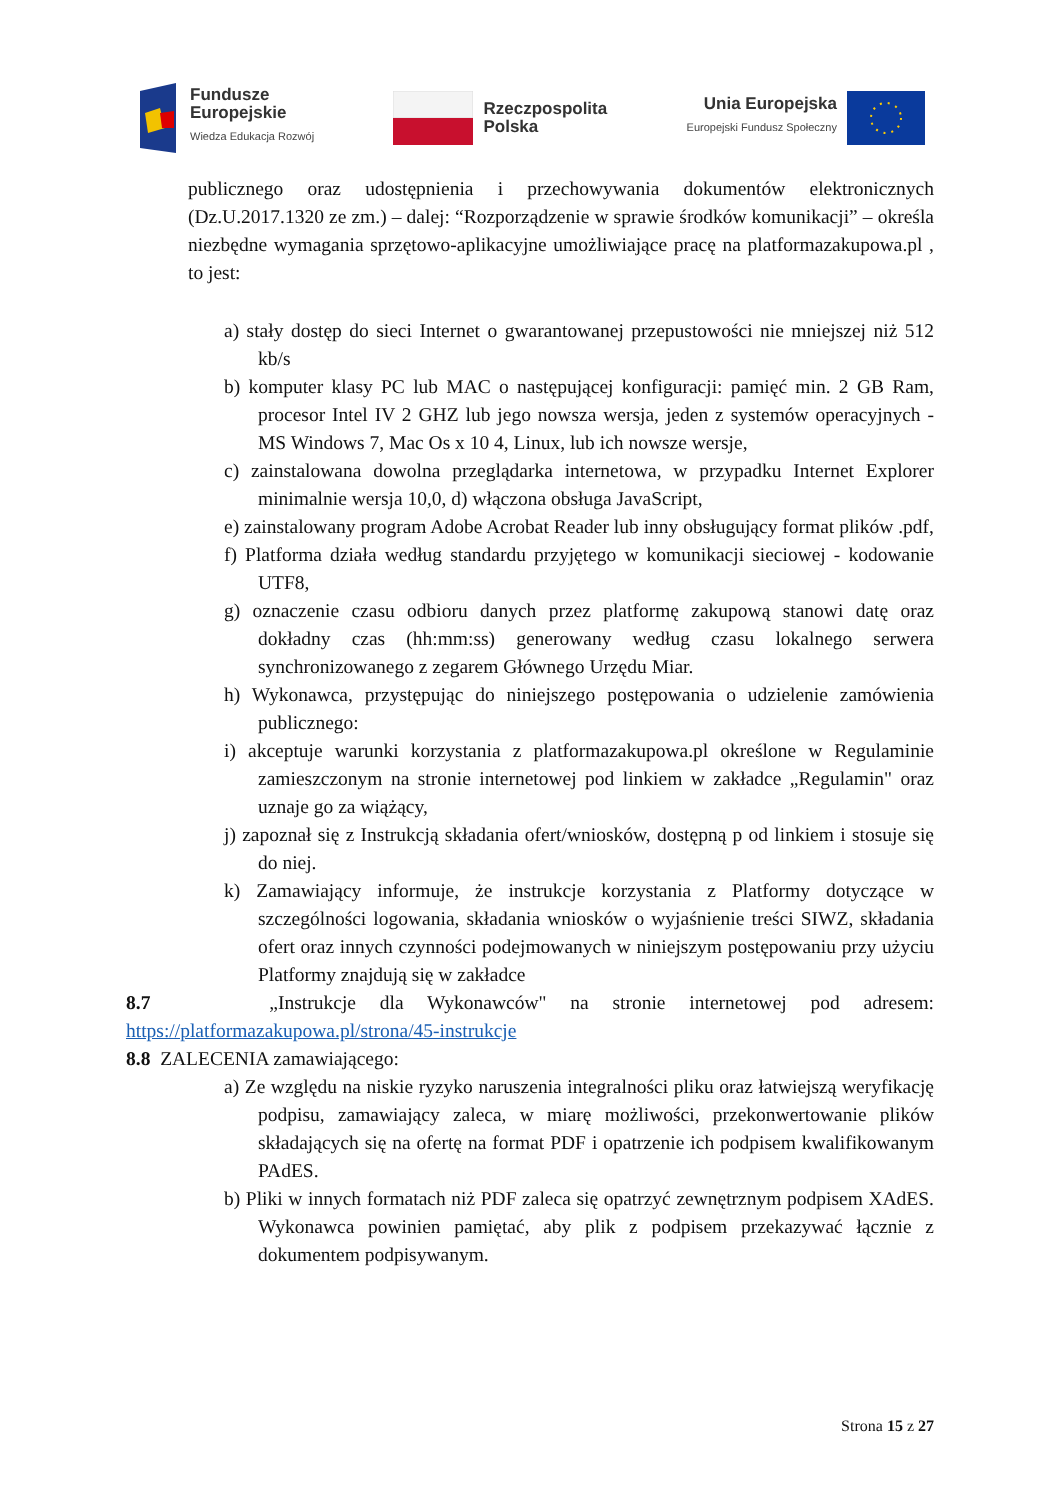Fundusze
Europejskie
Wiedza Edukacja Rozwój
Rzeczpospolita
Polska
Unia Europejska
Europejski Fundusz Społeczny
publicznego oraz udostępnienia i przechowywania dokumentów elektronicznych (Dz.U.2017.1320 ze zm.) – dalej: “Rozporządzenie w sprawie środków komunikacji” – określa niezbędne wymagania sprzętowo-aplikacyjne umożliwiające pracę na platformazakupowa.pl , to jest:
a) stały dostęp do sieci Internet o gwarantowanej przepustowości nie mniejszej niż 512 kb/s
b) komputer klasy PC lub MAC o następującej konfiguracji: pamięć min. 2 GB Ram, procesor Intel IV 2 GHZ lub jego nowsza wersja, jeden z systemów operacyjnych - MS Windows 7, Mac Os x 10 4, Linux, lub ich nowsze wersje,
c) zainstalowana dowolna przeglądarka internetowa, w przypadku Internet Explorer minimalnie wersja 10,0, d) włączona obsługa JavaScript,
e) zainstalowany program Adobe Acrobat Reader lub inny obsługujący format plików .pdf,
f) Platforma działa według standardu przyjętego w komunikacji sieciowej - kodowanie UTF8,
g) oznaczenie czasu odbioru danych przez platformę zakupową stanowi datę oraz dokładny czas (hh:mm:ss) generowany według czasu lokalnego serwera synchronizowanego z zegarem Głównego Urzędu Miar.
h) Wykonawca, przystępując do niniejszego postępowania o udzielenie zamówienia publicznego:
i) akceptuje warunki korzystania z platformazakupowa.pl określone w Regulaminie zamieszczonym na stronie internetowej pod linkiem w zakładce „Regulamin" oraz uznaje go za wiążący,
j) zapoznał się z Instrukcją składania ofert/wniosków, dostępną p od linkiem i stosuje się do niej.
k) Zamawiający informuje, że instrukcje korzystania z Platformy dotyczące w szczególności logowania, składania wniosków o wyjaśnienie treści SIWZ, składania ofert oraz innych czynności podejmowanych w niniejszym postępowaniu przy użyciu Platformy znajdują się w zakładce
8.7 „Instrukcje dla Wykonawców" na stronie internetowej pod adresem: https://platformazakupowa.pl/strona/45-instrukcje
8.8 ZALECENIA zamawiającego:
a) Ze względu na niskie ryzyko naruszenia integralności pliku oraz łatwiejszą weryfikację podpisu, zamawiający zaleca, w miarę możliwości, przekonwertowanie plików składających się na ofertę na format PDF i opatrzenie ich podpisem kwalifikowanym PAdES.
b) Pliki w innych formatach niż PDF zaleca się opatrzyć zewnętrznym podpisem XAdES. Wykonawca powinien pamiętać, aby plik z podpisem przekazywać łącznie z dokumentem podpisywanym.
Strona 15 z 27